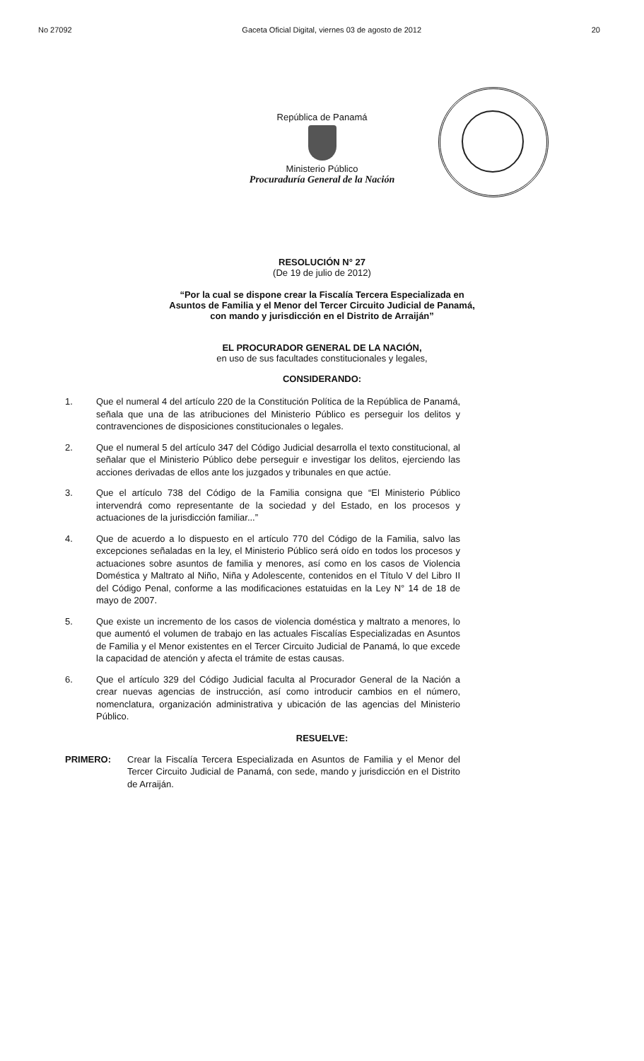No 27092 Gaceta Oficial Digital, viernes 03 de agosto de 2012 20
República de Panamá
Ministerio Público
Procuraduría General de la Nación
RESOLUCIÓN N° 27
(De 19 de julio de 2012)
“Por la cual se dispone crear la Fiscalía Tercera Especializada en
Asuntos de Familia y el Menor del Tercer Circuito Judicial de Panamá,
con mando y jurisdicción en el Distrito de Arraiján”
EL PROCURADOR GENERAL DE LA NACIÓN,
en uso de sus facultades constitucionales y legales,
CONSIDERANDO:
1. Que el numeral 4 del artículo 220 de la Constitución Política de la República de Panamá, señala que una de las atribuciones del Ministerio Público es perseguir los delitos y contravenciones de disposiciones constitucionales o legales.
2. Que el numeral 5 del artículo 347 del Código Judicial desarrolla el texto constitucional, al señalar que el Ministerio Público debe perseguir e investigar los delitos, ejerciendo las acciones derivadas de ellos ante los juzgados y tribunales en que actúe.
3. Que el artículo 738 del Código de la Familia consigna que “El Ministerio Público intervendrá como representante de la sociedad y del Estado, en los procesos y actuaciones de la jurisdicción familiar...”
4. Que de acuerdo a lo dispuesto en el artículo 770 del Código de la Familia, salvo las excepciones señaladas en la ley, el Ministerio Público será oído en todos los procesos y actuaciones sobre asuntos de familia y menores, así como en los casos de Violencia Doméstica y Maltrato al Niño, Niña y Adolescente, contenidos en el Título V del Libro II del Código Penal, conforme a las modificaciones estatuidas en la Ley N° 14 de 18 de mayo de 2007.
5. Que existe un incremento de los casos de violencia doméstica y maltrato a menores, lo que aumentó el volumen de trabajo en las actuales Fiscalías Especializadas en Asuntos de Familia y el Menor existentes en el Tercer Circuito Judicial de Panamá, lo que excede la capacidad de atención y afecta el trámite de estas causas.
6. Que el artículo 329 del Código Judicial faculta al Procurador General de la Nación a crear nuevas agencias de instrucción, así como introducir cambios en el número, nomenclatura, organización administrativa y ubicación de las agencias del Ministerio Público.
RESUELVE:
PRIMERO: Crear la Fiscalía Tercera Especializada en Asuntos de Familia y el Menor del Tercer Circuito Judicial de Panamá, con sede, mando y jurisdicción en el Distrito de Arraiján.